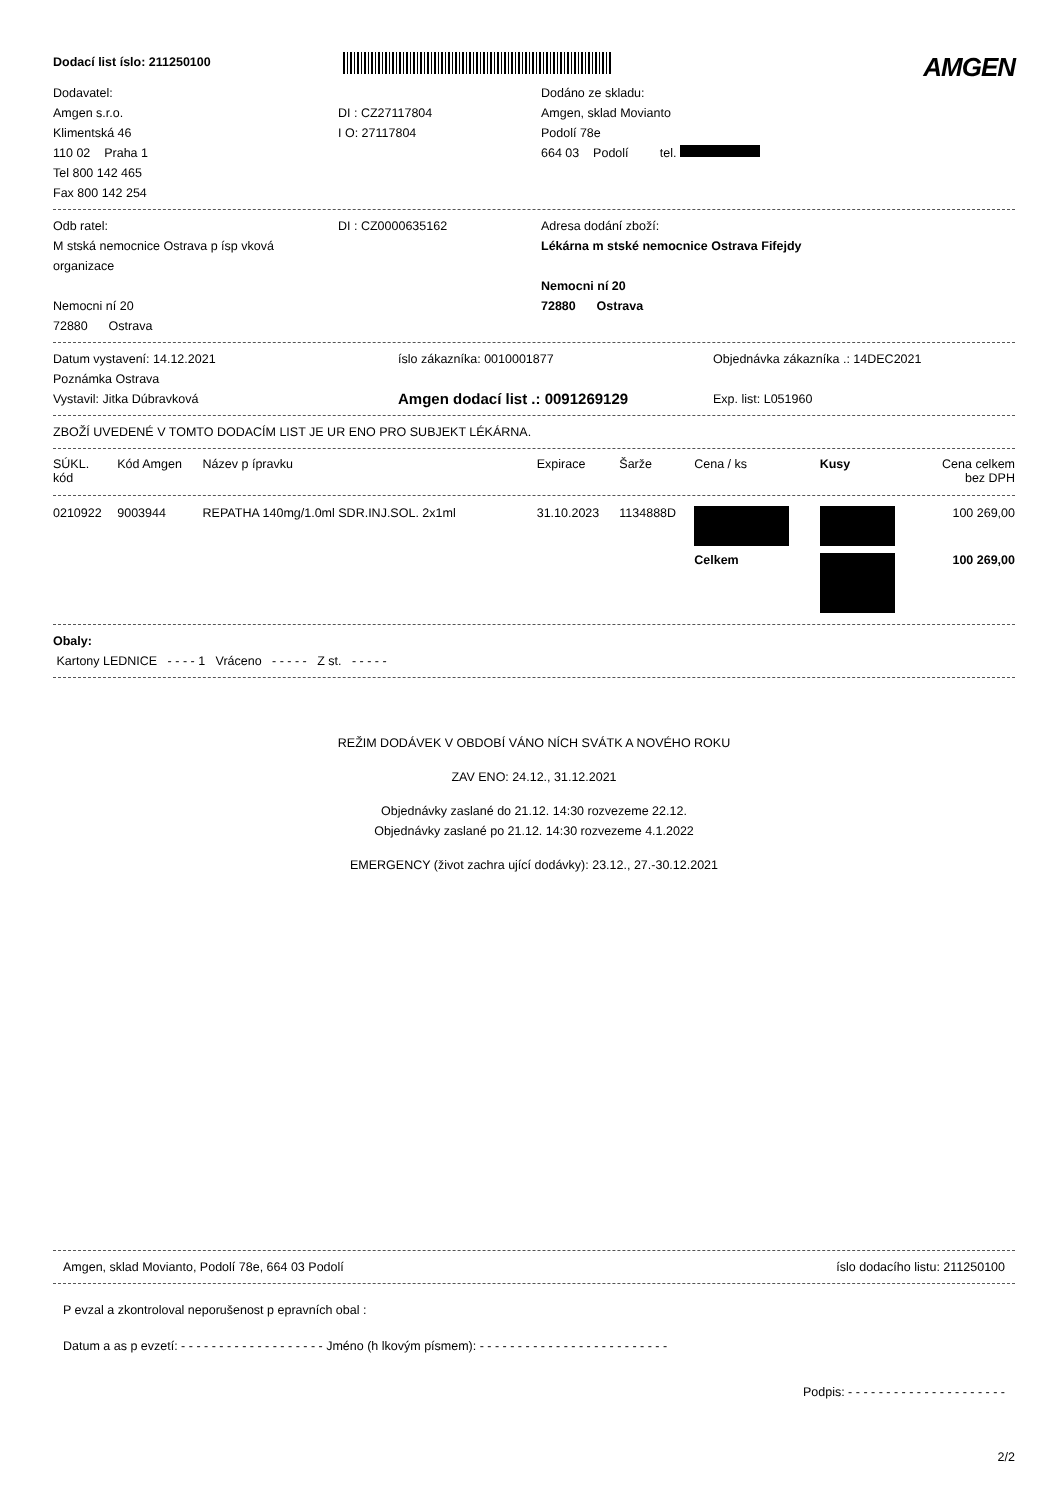Dodací list íslo: 211250100
AMGEN
Dodavatel:
Amgen s.r.o.
Klimentská 46
110 02 Praha 1
Tel 800 142 465
Fax 800 142 254
DI : CZ27117804
I O: 27117804
Dodáno ze skladu:
Amgen, sklad Movianto
Podolí 78e
664 03 Podolí tel.
Odb ratel:
M stská nemocnice Ostrava p ísp vková organizace
Nemocni ní 20
72880 Ostrava
DI : CZ0000635162 Adresa dodání zboží:
Lékárna m stské nemocnice Ostrava Fifejdy
Nemocni ní 20
72880 Ostrava
Datum vystavení: 14.12.2021
Poznámka Ostrava
Vystavil: Jitka Dúbravková
íslo zákazníka: 0010001877
Amgen dodací list .: 0091269129
Objednávka zákazníka .: 14DEC2021
Exp. list: L051960
ZBOŽÍ UVEDENÉ V TOMTO DODACÍM LIST JE UR ENO PRO SUBJEKT LÉKÁRNA.
| SÚKL. kód | Kód Amgen | Název p ípravku | Expirace | Šarže | Cena / ks | Kusy | Cena celkem bez DPH |
| --- | --- | --- | --- | --- | --- | --- | --- |
| 0210922 | 9003944 | REPATHA 140mg/1.0ml SDR.INJ.SOL. 2x1ml | 31.10.2023 | 1134888D | | | 100 269,00 |
| | | | | | Celkem | | 100 269,00 |
Obaly:
Kartony LEDNICE - - - - 1 Vráceno - - - - - Z st. - - - - -
REŽIM DODÁVEK V OBDOBÍ VÁNO NÍCH SVÁTK A NOVÉHO ROKU
ZAV ENO: 24.12., 31.12.2021
Objednávky zaslané do 21.12. 14:30 rozvezeme 22.12.
Objednávky zaslané po 21.12. 14:30 rozvezeme 4.1.2022
EMERGENCY (život zachra ující dodávky): 23.12., 27.-30.12.2021
Amgen, sklad Movianto, Podolí 78e, 664 03 Podolí
íslo dodacího listu: 211250100
P evzal a zkontroloval neporušenost p epravních obal :
Datum a as p evzetí: - - - - - - - - - - - - - - - - - - - Jméno (h lkovým písmem): - - - - - - - - - - - - - - - - - - - - - - - - -
Podpis: - - - - - - - - - - - - - - - - - - - - -
2/2